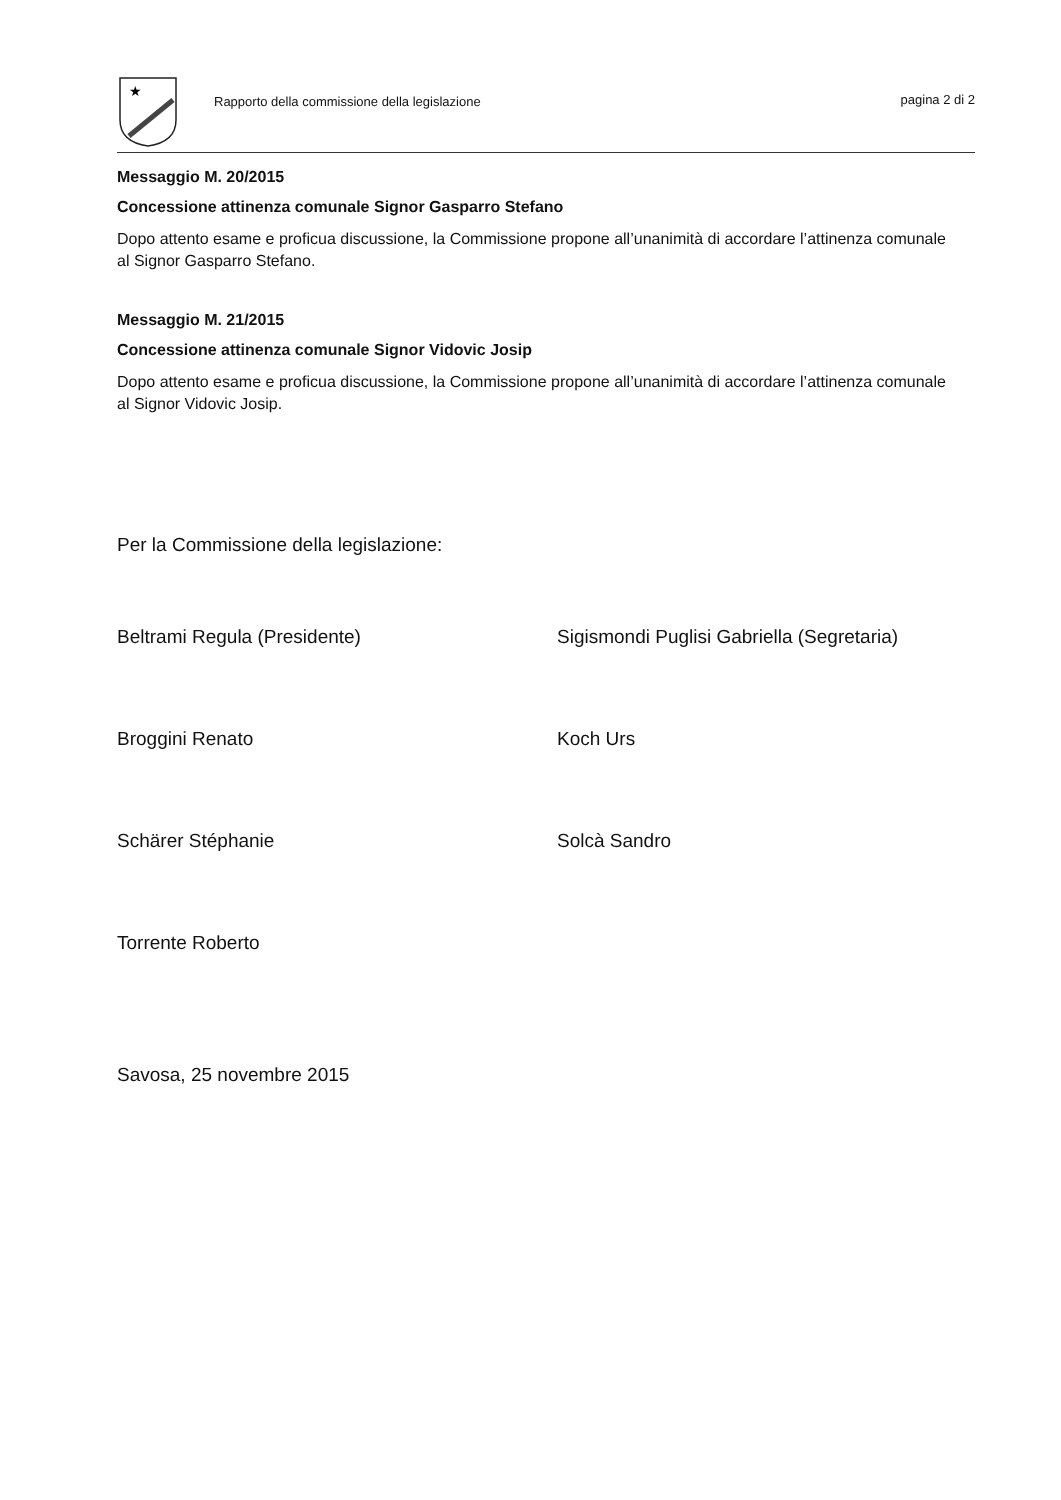★
Rapporto della commissione della legislazione
pagina 2 di 2
Messaggio M. 20/2015
Concessione attinenza comunale Signor Gasparro Stefano
Dopo attento esame e proficua discussione, la Commissione propone all’unanimità di accordare l’attinenza comunale al Signor Gasparro Stefano.
Messaggio M. 21/2015
Concessione attinenza comunale Signor Vidovic Josip
Dopo attento esame e proficua discussione, la Commissione propone all’unanimità di accordare l’attinenza comunale al Signor Vidovic Josip.
Per la Commissione della legislazione:
Beltrami Regula (Presidente)
Sigismondi Puglisi Gabriella (Segretaria)
Broggini Renato
Koch Urs
Schärer Stéphanie
Solcà Sandro
Torrente Roberto
Savosa, 25 novembre 2015